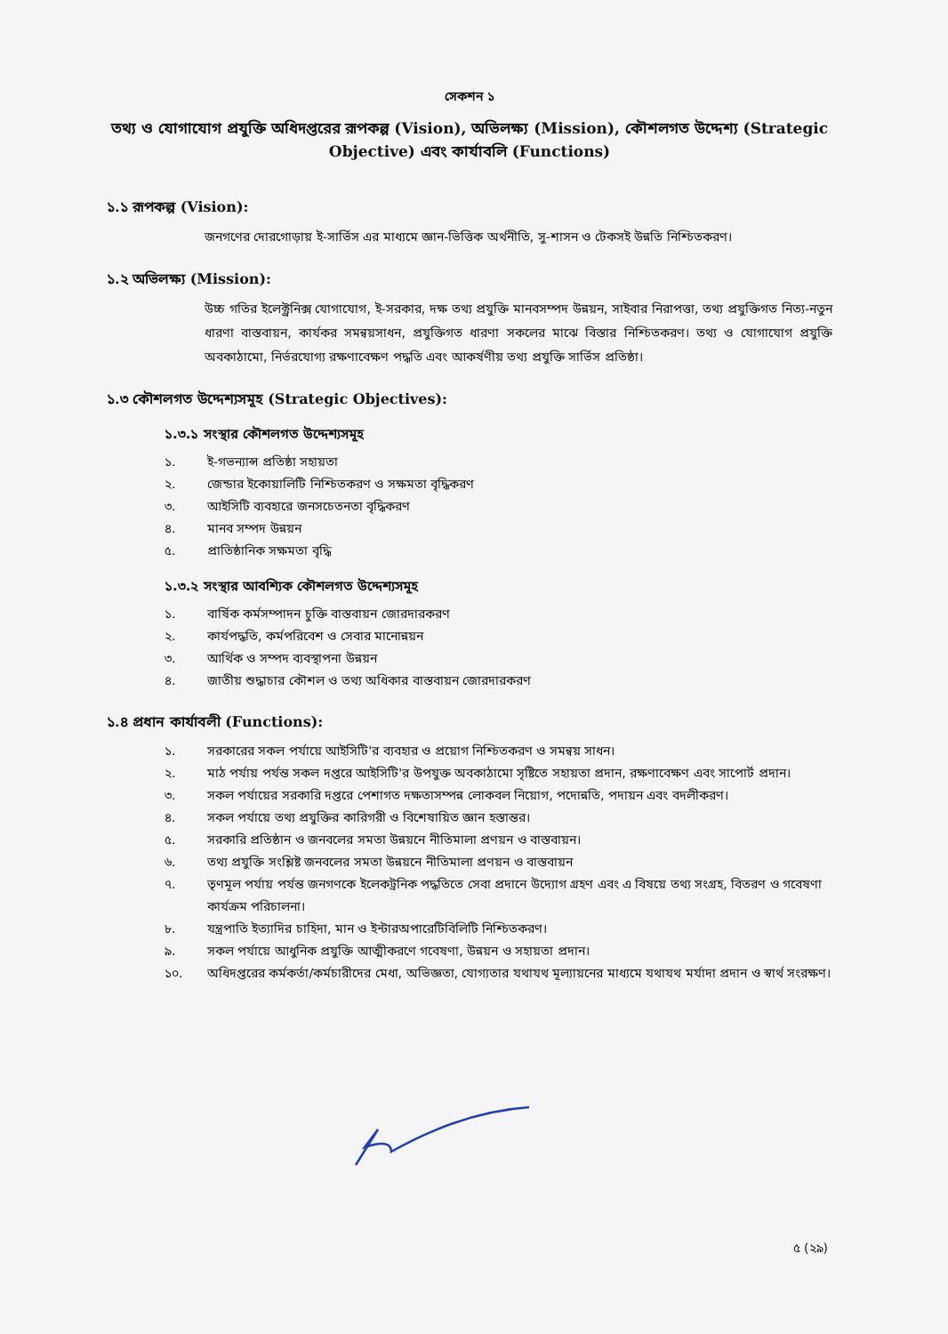সেকশন ১
তথ্য ও যোগাযোগ প্রযুক্তি অধিদপ্তরের রূপকল্প (Vision), অভিলক্ষ্য (Mission), কৌশলগত উদ্দেশ্য (Strategic Objective) এবং কার্যাবলি (Functions)
১.১ রূপকল্প (Vision):
জনগণের দোরগোড়ায় ই-সার্ভিস এর মাধ্যমে জ্ঞান-ভিত্তিক অর্থনীতি, সু-শাসন ও টেকসই উন্নতি নিশ্চিতকরণ।
১.২ অভিলক্ষ্য (Mission):
উচ্চ গতির ইলেক্ট্রনিক্স যোগাযোগ, ই-সরকার, দক্ষ তথ্য প্রযুক্তি মানবসম্পদ উন্নয়ন, সাইবার নিরাপত্তা, তথ্য প্রযুক্তিগত নিত্য-নতুন ধারণা বাস্তবায়ন, কার্যকর সমন্বয়সাধন, প্রযুক্তিগত ধারণা সকলের মাঝে বিস্তার নিশ্চিতকরণ। তথ্য ও যোগাযোগ প্রযুক্তি অবকাঠামো, নির্ভরযোগ্য রক্ষণাবেক্ষণ পদ্ধতি এবং আকর্ষণীয় তথ্য প্রযুক্তি সার্ভিস প্রতিষ্ঠা।
১.৩ কৌশলগত উদ্দেশ্যসমূহ (Strategic Objectives):
১.৩.১ সংস্থার কৌশলগত উদ্দেশ্যসমূহ
১. ই-গভন্যান্স প্রতিষ্ঠা সহায়তা
২. জেন্ডার ইকোয়ালিটি নিশ্চিতকরণ ও সক্ষমতা বৃদ্ধিকরণ
৩. আইসিটি ব্যবহারে জনসচেতনতা বৃদ্ধিকরণ
৪. মানব সম্পদ উন্নয়ন
৫. প্রাতিষ্ঠানিক সক্ষমতা বৃদ্ধি
১.৩.২ সংস্থার আবশ্যিক কৌশলগত উদ্দেশ্যসমূহ
১. বার্ষিক কর্মসম্পাদন চুক্তি বাস্তবায়ন জোরদারকরণ
২. কার্যপদ্ধতি, কর্মপরিবেশ ও সেবার মানোন্নয়ন
৩. আর্থিক ও সম্পদ ব্যবস্থাপনা উন্নয়ন
৪. জাতীয় শুদ্ধাচার কৌশল ও তথ্য অধিকার বাস্তবায়ন জোরদারকরণ
১.৪ প্রধান কার্যাবলী (Functions):
১. সরকারের সকল পর্যায়ে আইসিটি'র ব্যবহার ও প্রয়োগ নিশ্চিতকরণ ও সমন্বয় সাধন।
২. মাঠ পর্যায় পর্যন্ত সকল দপ্তরে আইসিটি'র উপযুক্ত অবকাঠামো সৃষ্টিতে সহায়তা প্রদান, রক্ষণাবেক্ষণ এবং সাপোর্ট প্রদান।
৩. সকল পর্যায়ের সরকারি দপ্তরে পেশাগত দক্ষতাসম্পন্ন লোকবল নিয়োগ, পদোন্নতি, পদায়ন এবং বদলীকরণ।
৪. সকল পর্যায়ে তথ্য প্রযুক্তির কারিগরী ও বিশেষায়িত জ্ঞান হস্তান্তর।
৫. সরকারি প্রতিষ্ঠান ও জনবলের সমতা উন্নয়নে নীতিমালা প্রণয়ন ও বাস্তবায়ন।
৬. তথ্য প্রযুক্তি সংশ্লিষ্ট জনবলের সমতা উন্নয়নে নীতিমালা প্রণয়ন ও বাস্তবায়ন
৭. তৃণমূল পর্যায় পর্যন্ত জনগণকে ইলেকট্রনিক পদ্ধতিতে সেবা প্রদানে উদ্যোগ গ্রহণ এবং এ বিষয়ে তথ্য সংগ্রহ, বিতরণ ও গবেষণা কার্যক্রম পরিচালনা।
৮. যন্ত্রপাতি ইত্যাদির চাহিদা, মান ও ইন্টারঅপারেটিবিলিটি নিশ্চিতকরণ।
৯. সকল পর্যায়ে আধুনিক প্রযুক্তি আত্মীকরণে গবেষণা, উন্নয়ন ও সহায়তা প্রদান।
১০. অধিদপ্তরের কর্মকর্তা/কর্মচারীদের মেধা, অভিজ্ঞতা, যোগ্যতার যথাযথ মূল্যায়নের মাধ্যমে যথাযথ মর্যাদা প্রদান ও স্বার্থ সংরক্ষণ।
৫ (২৯)